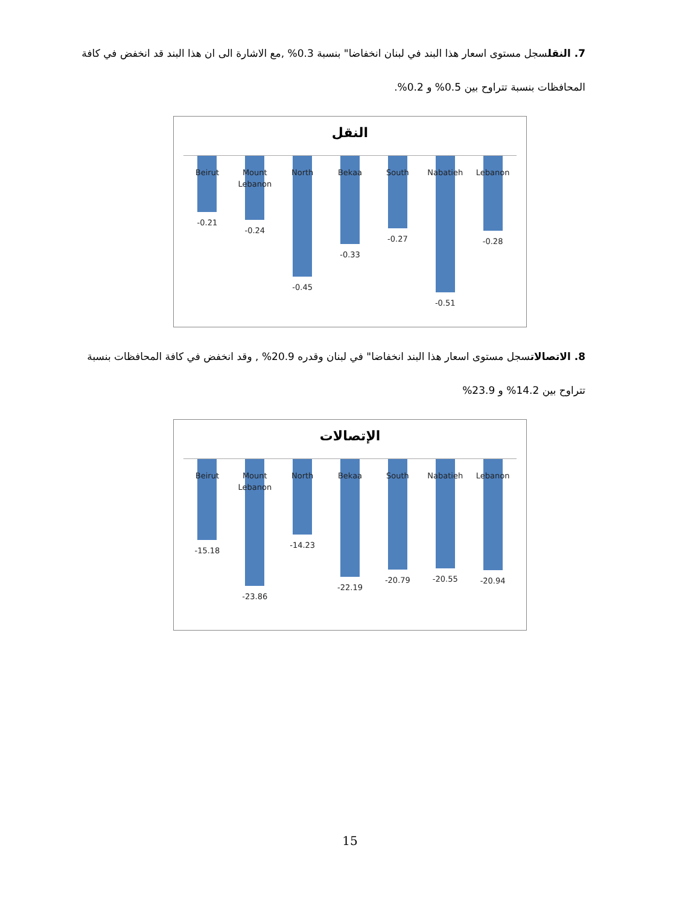7. النقلسجل مستوى اسعار هذا البند في لبنان انخفاضا" بنسبة 0.3% ,مع الاشارة الى ان هذا البند قد انخفض في كافة المحافظات بنسبة تتراوح بين 0.5% و 0.2%.
النقل
Beirut
-0.21
Mount
Lebanon
-0.24
North
-0.45
Bekaa
-0.33
South
-0.27
Nabatieh
-0.51
Lebanon
-0.28
8. الاتصالاتسجل مستوى اسعار هذا البند انخفاضا" في لبنان وقدره 20.9% , وقد انخفض في كافة المحافظات بنسبة تتراوح بين 14.2% و 23.9%
الإتصالات
Beirut
-15.18
Mount
Lebanon
-23.86
North
-14.23
Bekaa
-22.19
South
-20.79
Nabatieh
-20.55
Lebanon
-20.94
15